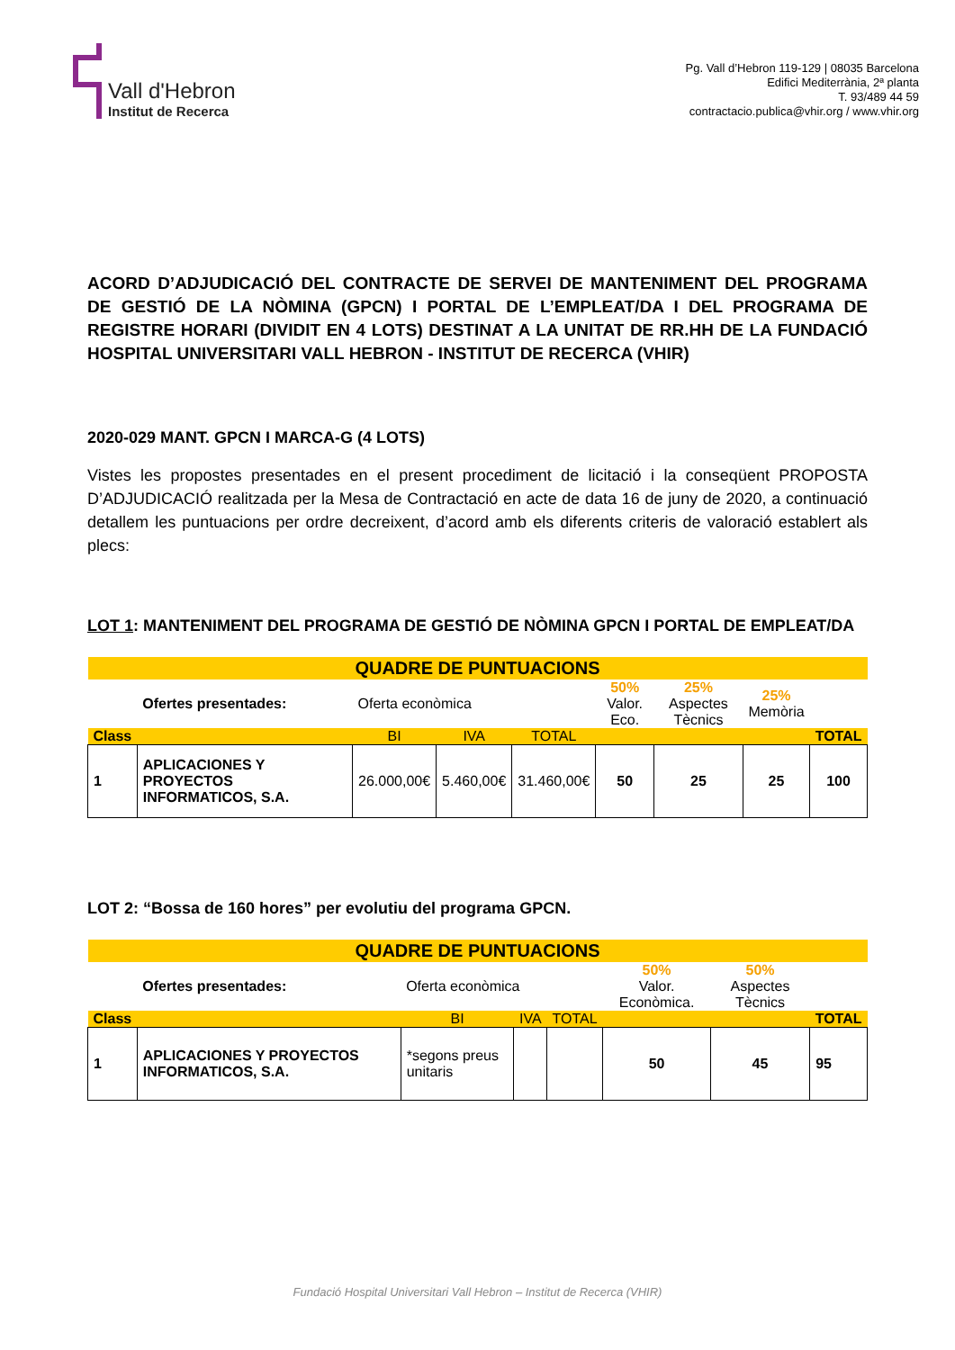Vall d'Hebron
Institut de Recerca
Pg. Vall d’Hebron 119-129 | 08035 Barcelona
Edifici Mediterrània, 2ª planta
T. 93/489 44 59
contractacio.publica@vhir.org / www.vhir.org
ACORD D’ADJUDICACIÓ DEL CONTRACTE DE SERVEI DE MANTENIMENT DEL PROGRAMA DE GESTIÓ DE LA NÒMINA (GPCN) I PORTAL DE L’EMPLEAT/DA I DEL PROGRAMA DE REGISTRE HORARI (DIVIDIT EN 4 LOTS) DESTINAT A LA UNITAT DE RR.HH DE LA FUNDACIÓ HOSPITAL UNIVERSITARI VALL HEBRON - INSTITUT DE RECERCA (VHIR)
2020-029 MANT. GPCN I MARCA-G (4 LOTS)
Vistes les propostes presentades en el present procediment de licitació i la conseqüent PROPOSTA D’ADJUDICACIÓ realitzada per la Mesa de Contractació en acte de data 16 de juny de 2020, a continuació detallem les puntuacions per ordre decreixent, d’acord amb els diferents criteris de valoració establert als plecs:
LOT 1: MANTENIMENT DEL PROGRAMA DE GESTIÓ DE NÒMINA GPCN I PORTAL DE EMPLEAT/DA
| QUADRE DE PUNTUACIONS | | | | | | | | |
| --- | --- | --- | --- | --- | --- | --- | --- | --- |
| | Ofertes presentades: | Oferta econòmica | | | 50% Valor. Eco. | 25% Aspectes Tècnics | 25% Memòria | |
| Class | | BI | IVA | TOTAL | | | | TOTAL |
| 1 | APLICACIONES Y PROYECTOS INFORMATICOS, S.A. | 26.000,00€ | 5.460,00€ | 31.460,00€ | 50 | 25 | 25 | 100 |
LOT 2: “Bossa de 160 hores” per evolutiu del programa GPCN.
| QUADRE DE PUNTUACIONS | | | | | | | |
| --- | --- | --- | --- | --- | --- | --- | --- |
| | Ofertes presentades: | Oferta econòmica | | | 50% Valor. Econòmica. | 50% Aspectes Tècnics | |
| Class | | BI | IVA | TOTAL | | | TOTAL |
| 1 | APLICACIONES Y PROYECTOS INFORMATICOS, S.A. | *segons preus unitaris | | | 50 | 45 | 95 |
Fundació Hospital Universitari Vall Hebron – Institut de Recerca (VHIR)